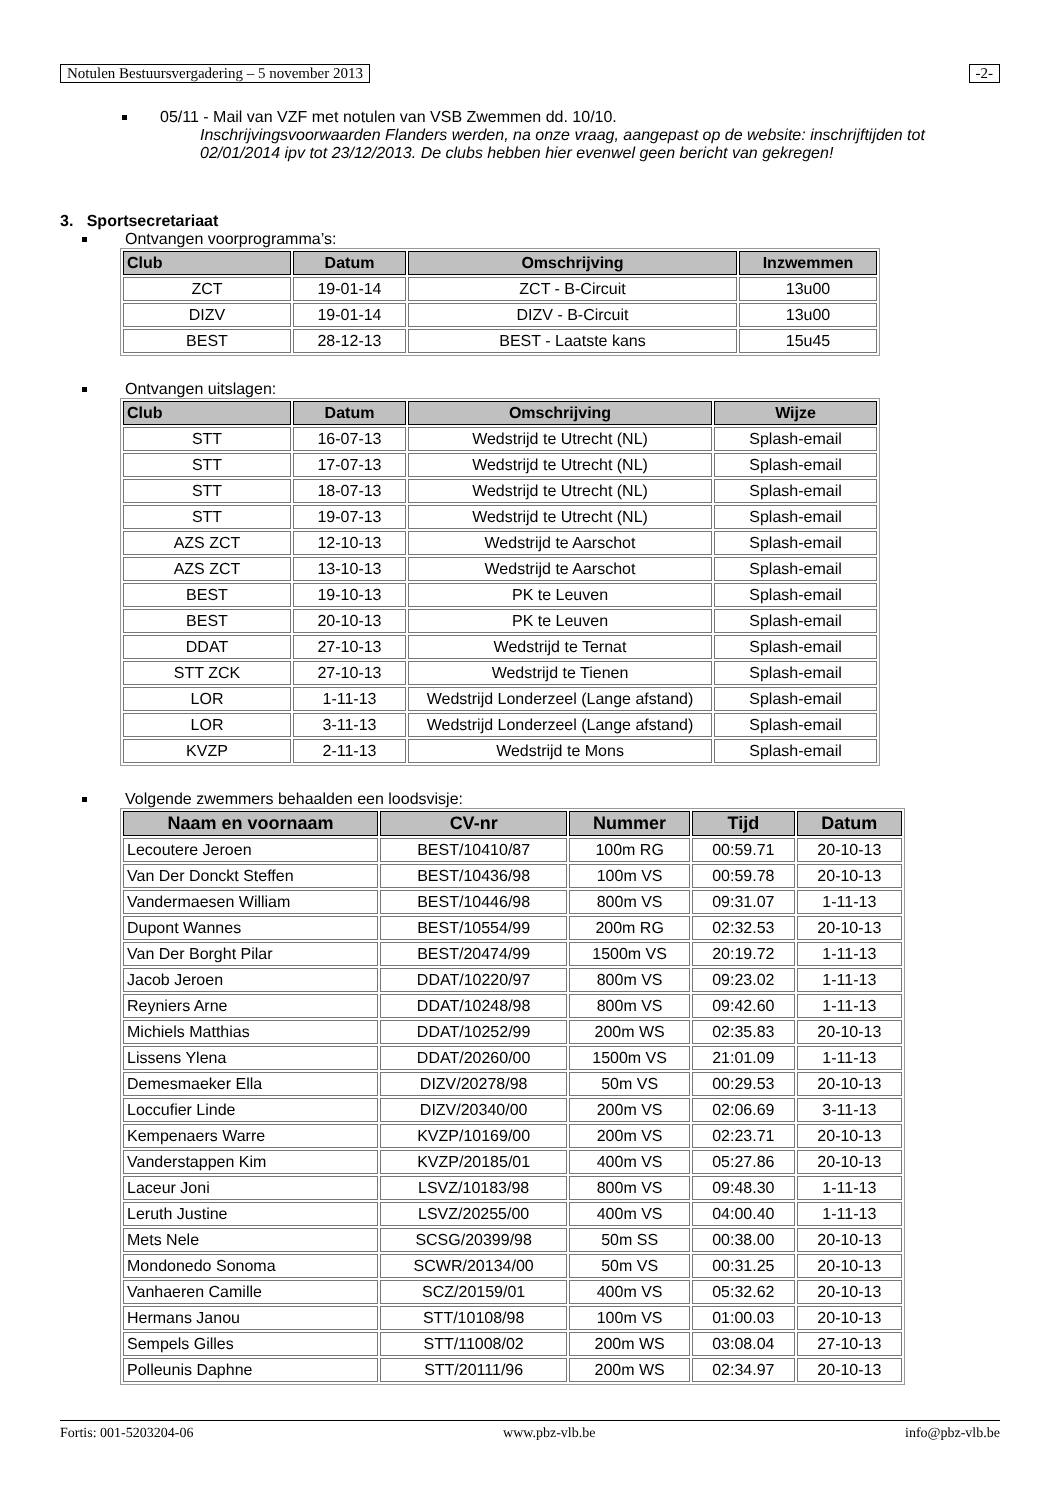Notulen Bestuursvergadering – 5 november 2013 -2-
05/11 - Mail van VZF met notulen van VSB Zwemmen dd. 10/10.
Inschrijvingsvoorwaarden Flanders werden, na onze vraag, aangepast op de website: inschrijftijden tot 02/01/2014 ipv tot 23/12/2013. De clubs hebben hier evenwel geen bericht van gekregen!
3. Sportsecretariaat
Ontvangen voorprogramma’s:
| Club | Datum | Omschrijving | Inzwemmen |
| --- | --- | --- | --- |
| ZCT | 19-01-14 | ZCT - B-Circuit | 13u00 |
| DIZV | 19-01-14 | DIZV - B-Circuit | 13u00 |
| BEST | 28-12-13 | BEST - Laatste kans | 15u45 |
Ontvangen uitslagen:
| Club | Datum | Omschrijving | Wijze |
| --- | --- | --- | --- |
| STT | 16-07-13 | Wedstrijd te Utrecht (NL) | Splash-email |
| STT | 17-07-13 | Wedstrijd te Utrecht (NL) | Splash-email |
| STT | 18-07-13 | Wedstrijd te Utrecht (NL) | Splash-email |
| STT | 19-07-13 | Wedstrijd te Utrecht (NL) | Splash-email |
| AZS ZCT | 12-10-13 | Wedstrijd te Aarschot | Splash-email |
| AZS ZCT | 13-10-13 | Wedstrijd te Aarschot | Splash-email |
| BEST | 19-10-13 | PK te Leuven | Splash-email |
| BEST | 20-10-13 | PK te Leuven | Splash-email |
| DDAT | 27-10-13 | Wedstrijd te Ternat | Splash-email |
| STT ZCK | 27-10-13 | Wedstrijd te Tienen | Splash-email |
| LOR | 1-11-13 | Wedstrijd Londerzeel (Lange afstand) | Splash-email |
| LOR | 3-11-13 | Wedstrijd Londerzeel (Lange afstand) | Splash-email |
| KVZP | 2-11-13 | Wedstrijd te Mons | Splash-email |
Volgende zwemmers behaalden een loodsvisje:
| Naam en voornaam | CV-nr | Nummer | Tijd | Datum |
| --- | --- | --- | --- | --- |
| Lecoutere Jeroen | BEST/10410/87 | 100m RG | 00:59.71 | 20-10-13 |
| Van Der Donckt Steffen | BEST/10436/98 | 100m VS | 00:59.78 | 20-10-13 |
| Vandermaesen William | BEST/10446/98 | 800m VS | 09:31.07 | 1-11-13 |
| Dupont Wannes | BEST/10554/99 | 200m RG | 02:32.53 | 20-10-13 |
| Van Der Borght Pilar | BEST/20474/99 | 1500m VS | 20:19.72 | 1-11-13 |
| Jacob Jeroen | DDAT/10220/97 | 800m VS | 09:23.02 | 1-11-13 |
| Reyniers Arne | DDAT/10248/98 | 800m VS | 09:42.60 | 1-11-13 |
| Michiels Matthias | DDAT/10252/99 | 200m WS | 02:35.83 | 20-10-13 |
| Lissens Ylena | DDAT/20260/00 | 1500m VS | 21:01.09 | 1-11-13 |
| Demesmaeker Ella | DIZV/20278/98 | 50m VS | 00:29.53 | 20-10-13 |
| Loccufier Linde | DIZV/20340/00 | 200m VS | 02:06.69 | 3-11-13 |
| Kempenaers Warre | KVZP/10169/00 | 200m VS | 02:23.71 | 20-10-13 |
| Vanderstappen Kim | KVZP/20185/01 | 400m VS | 05:27.86 | 20-10-13 |
| Laceur Joni | LSVZ/10183/98 | 800m VS | 09:48.30 | 1-11-13 |
| Leruth Justine | LSVZ/20255/00 | 400m VS | 04:00.40 | 1-11-13 |
| Mets Nele | SCSG/20399/98 | 50m SS | 00:38.00 | 20-10-13 |
| Mondonedo Sonoma | SCWR/20134/00 | 50m VS | 00:31.25 | 20-10-13 |
| Vanhaeren Camille | SCZ/20159/01 | 400m VS | 05:32.62 | 20-10-13 |
| Hermans Janou | STT/10108/98 | 100m VS | 01:00.03 | 20-10-13 |
| Sempels Gilles | STT/11008/02 | 200m WS | 03:08.04 | 27-10-13 |
| Polleunis Daphne | STT/20111/96 | 200m WS | 02:34.97 | 20-10-13 |
Fortis: 001-5203204-06 www.pbz-vlb.be info@pbz-vlb.be